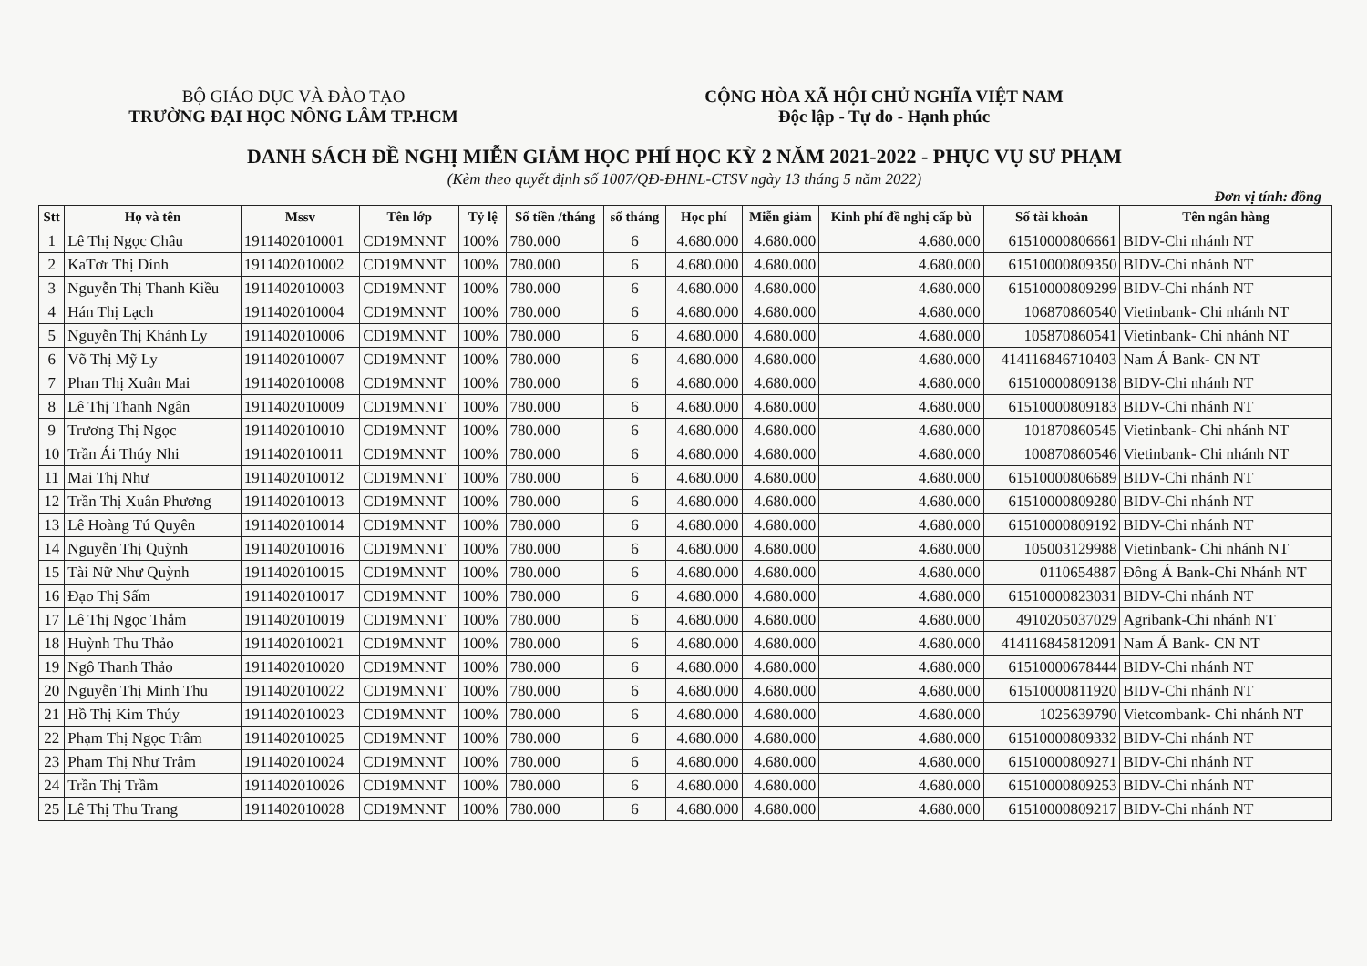BỘ GIÁO DỤC VÀ ĐÀO TẠO
TRƯỜNG ĐẠI HỌC NÔNG LÂM TP.HCM
CỘNG HÒA XÃ HỘI CHỦ NGHĨA VIỆT NAM
Độc lập - Tự do - Hạnh phúc
DANH SÁCH ĐỀ NGHỊ MIỄN GIẢM HỌC PHÍ HỌC KỲ 2 NĂM 2021-2022 - PHỤC VỤ SƯ PHẠM
(Kèm theo quyết định số 1007/QĐ-ĐHNL-CTSV ngày 13 tháng 5 năm 2022)
Đơn vị tính: đồng
| Stt | Họ và tên | Mssv | Tên lớp | Tỷ lệ | Số tiền /tháng | số tháng | Học phí | Miễn giảm | Kinh phí đề nghị cấp bù | Số tài khoản | Tên ngân hàng |
| --- | --- | --- | --- | --- | --- | --- | --- | --- | --- | --- | --- |
| 1 | Lê Thị Ngọc Châu | 1911402010001 | CD19MNNT | 100% | 780.000 | 6 | 4.680.000 | 4.680.000 | 4.680.000 | 61510000806661 | BIDV-Chi nhánh NT |
| 2 | KaTơr Thị Dính | 1911402010002 | CD19MNNT | 100% | 780.000 | 6 | 4.680.000 | 4.680.000 | 4.680.000 | 61510000809350 | BIDV-Chi nhánh NT |
| 3 | Nguyễn Thị Thanh Kiều | 1911402010003 | CD19MNNT | 100% | 780.000 | 6 | 4.680.000 | 4.680.000 | 4.680.000 | 61510000809299 | BIDV-Chi nhánh NT |
| 4 | Hán Thị Lạch | 1911402010004 | CD19MNNT | 100% | 780.000 | 6 | 4.680.000 | 4.680.000 | 4.680.000 | 106870860540 | Vietinbank- Chi nhánh NT |
| 5 | Nguyễn Thị Khánh Ly | 1911402010006 | CD19MNNT | 100% | 780.000 | 6 | 4.680.000 | 4.680.000 | 4.680.000 | 105870860541 | Vietinbank- Chi nhánh NT |
| 6 | Võ Thị Mỹ Ly | 1911402010007 | CD19MNNT | 100% | 780.000 | 6 | 4.680.000 | 4.680.000 | 4.680.000 | 414116846710403 | Nam Á Bank- CN NT |
| 7 | Phan Thị Xuân Mai | 1911402010008 | CD19MNNT | 100% | 780.000 | 6 | 4.680.000 | 4.680.000 | 4.680.000 | 61510000809138 | BIDV-Chi nhánh NT |
| 8 | Lê Thị Thanh Ngân | 1911402010009 | CD19MNNT | 100% | 780.000 | 6 | 4.680.000 | 4.680.000 | 4.680.000 | 61510000809183 | BIDV-Chi nhánh NT |
| 9 | Trương Thị Ngọc | 1911402010010 | CD19MNNT | 100% | 780.000 | 6 | 4.680.000 | 4.680.000 | 4.680.000 | 101870860545 | Vietinbank- Chi nhánh NT |
| 10 | Trần Ái Thúy Nhi | 1911402010011 | CD19MNNT | 100% | 780.000 | 6 | 4.680.000 | 4.680.000 | 4.680.000 | 100870860546 | Vietinbank- Chi nhánh NT |
| 11 | Mai Thị Như | 1911402010012 | CD19MNNT | 100% | 780.000 | 6 | 4.680.000 | 4.680.000 | 4.680.000 | 61510000806689 | BIDV-Chi nhánh NT |
| 12 | Trần Thị Xuân Phương | 1911402010013 | CD19MNNT | 100% | 780.000 | 6 | 4.680.000 | 4.680.000 | 4.680.000 | 61510000809280 | BIDV-Chi nhánh NT |
| 13 | Lê Hoàng Tú Quyên | 1911402010014 | CD19MNNT | 100% | 780.000 | 6 | 4.680.000 | 4.680.000 | 4.680.000 | 61510000809192 | BIDV-Chi nhánh NT |
| 14 | Nguyễn Thị Quỳnh | 1911402010016 | CD19MNNT | 100% | 780.000 | 6 | 4.680.000 | 4.680.000 | 4.680.000 | 105003129988 | Vietinbank- Chi nhánh NT |
| 15 | Tài Nữ Như Quỳnh | 1911402010015 | CD19MNNT | 100% | 780.000 | 6 | 4.680.000 | 4.680.000 | 4.680.000 | 0110654887 | Đông Á Bank-Chi Nhánh NT |
| 16 | Đạo Thị Sấm | 1911402010017 | CD19MNNT | 100% | 780.000 | 6 | 4.680.000 | 4.680.000 | 4.680.000 | 61510000823031 | BIDV-Chi nhánh NT |
| 17 | Lê Thị Ngọc Thắm | 1911402010019 | CD19MNNT | 100% | 780.000 | 6 | 4.680.000 | 4.680.000 | 4.680.000 | 4910205037029 | Agribank-Chi nhánh NT |
| 18 | Huỳnh Thu Thảo | 1911402010021 | CD19MNNT | 100% | 780.000 | 6 | 4.680.000 | 4.680.000 | 4.680.000 | 414116845812091 | Nam Á Bank- CN NT |
| 19 | Ngô Thanh Thảo | 1911402010020 | CD19MNNT | 100% | 780.000 | 6 | 4.680.000 | 4.680.000 | 4.680.000 | 61510000678444 | BIDV-Chi nhánh NT |
| 20 | Nguyễn Thị Minh Thu | 1911402010022 | CD19MNNT | 100% | 780.000 | 6 | 4.680.000 | 4.680.000 | 4.680.000 | 61510000811920 | BIDV-Chi nhánh NT |
| 21 | Hồ Thị Kim Thúy | 1911402010023 | CD19MNNT | 100% | 780.000 | 6 | 4.680.000 | 4.680.000 | 4.680.000 | 1025639790 | Vietcombank- Chi nhánh NT |
| 22 | Phạm Thị Ngọc Trâm | 1911402010025 | CD19MNNT | 100% | 780.000 | 6 | 4.680.000 | 4.680.000 | 4.680.000 | 61510000809332 | BIDV-Chi nhánh NT |
| 23 | Phạm Thị Như Trâm | 1911402010024 | CD19MNNT | 100% | 780.000 | 6 | 4.680.000 | 4.680.000 | 4.680.000 | 61510000809271 | BIDV-Chi nhánh NT |
| 24 | Trần Thị Trầm | 1911402010026 | CD19MNNT | 100% | 780.000 | 6 | 4.680.000 | 4.680.000 | 4.680.000 | 61510000809253 | BIDV-Chi nhánh NT |
| 25 | Lê Thị Thu Trang | 1911402010028 | CD19MNNT | 100% | 780.000 | 6 | 4.680.000 | 4.680.000 | 4.680.000 | 61510000809217 | BIDV-Chi nhánh NT |